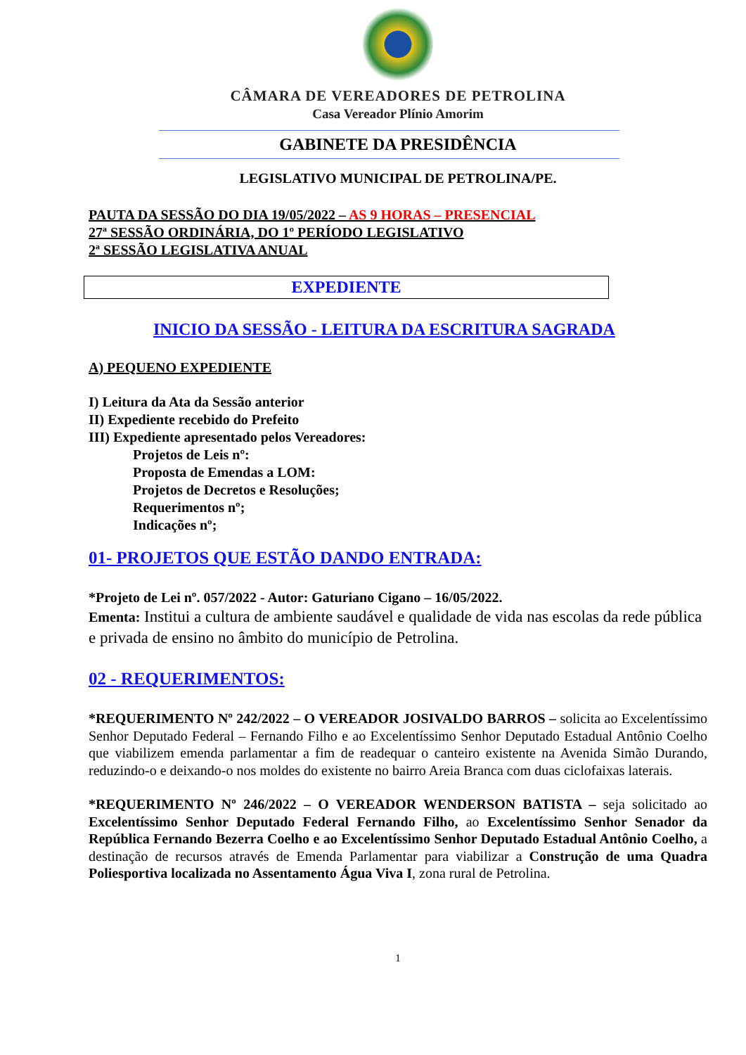CÂMARA DE VEREADORES DE PETROLINA
Casa Vereador Plínio Amorim
GABINETE DA PRESIDÊNCIA
LEGISLATIVO MUNICIPAL DE PETROLINA/PE.
PAUTA DA SESSÃO DO DIA 19/05/2022 – AS 9 HORAS – PRESENCIAL
27ª SESSÃO ORDINÁRIA, DO 1º PERÍODO LEGISLATIVO
2ª SESSÃO LEGISLATIVA ANUAL
EXPEDIENTE
INICIO DA SESSÃO - LEITURA DA ESCRITURA SAGRADA
A) PEQUENO EXPEDIENTE
I) Leitura da Ata da Sessão anterior
II) Expediente recebido do Prefeito
III) Expediente apresentado pelos Vereadores:
Projetos de Leis nº:
Proposta de Emendas a LOM:
Projetos de Decretos e Resoluções;
Requerimentos nº;
Indicações nº;
01- PROJETOS QUE ESTÃO DANDO ENTRADA:
*Projeto de Lei nº. 057/2022 - Autor: Gaturiano Cigano – 16/05/2022.
Ementa: Institui a cultura de ambiente saudável e qualidade de vida nas escolas da rede pública e privada de ensino no âmbito do município de Petrolina.
02 - REQUERIMENTOS:
*REQUERIMENTO Nº 242/2022 – O VEREADOR JOSIVALDO BARROS – solicita ao Excelentíssimo Senhor Deputado Federal – Fernando Filho e ao Excelentíssimo Senhor Deputado Estadual Antônio Coelho que viabilizem emenda parlamentar a fim de readequar o canteiro existente na Avenida Simão Durando, reduzindo-o e deixando-o nos moldes do existente no bairro Areia Branca com duas ciclofaixas laterais.
*REQUERIMENTO Nº 246/2022 – O VEREADOR WENDERSON BATISTA – seja solicitado ao Excelentíssimo Senhor Deputado Federal Fernando Filho, ao Excelentíssimo Senhor Senador da República Fernando Bezerra Coelho e ao Excelentíssimo Senhor Deputado Estadual Antônio Coelho, a destinação de recursos através de Emenda Parlamentar para viabilizar a Construção de uma Quadra Poliesportiva localizada no Assentamento Água Viva I, zona rural de Petrolina.
1